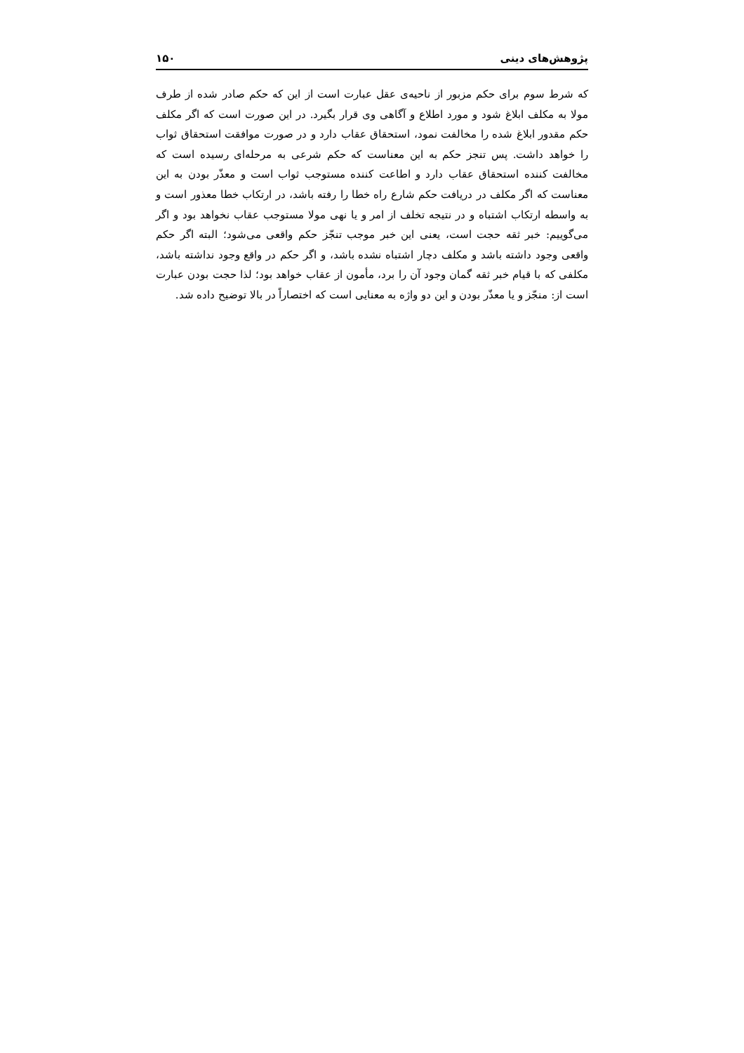پژوهش‌های دینی ۱۵۰
که شرط سوم برای حکم مزبور از ناحیه‌ی عقل عبارت است از این که حکم صادر شده از طرف مولا به مکلف ابلاغ شود و مورد اطلاع و آگاهی وی قرار بگیرد. در این صورت است که اگر مکلف حکم مقدور ابلاغ شده را مخالفت نمود، استحقاق عقاب دارد و در صورت موافقت استحقاق ثواب را خواهد داشت. پس تنجز حکم به این معناست که حکم شرعی به مرحله‌ای رسیده است که مخالفت کننده استحقاق عقاب دارد و اطاعت کننده مستوجب ثواب است و معذّر بودن به این معناست که اگر مکلف در دریافت حکم شارع راه خطا را رفته باشد، در ارتکاب خطا معذور است و به واسطه ارتکاب اشتباه و در نتیجه تخلف از امر و یا نهی مولا مستوجب عقاب نخواهد بود و اگر می‌گوییم: خبر ثقه حجت است، یعنی این خبر موجب تنجّز حکم واقعی می‌شود؛ البته اگر حکم واقعی وجود داشته باشد و مکلف دچار اشتباه نشده باشد، و اگر حکم در واقع وجود نداشته باشد، مکلفی که با قیام خبر ثقه گمان وجود آن را برد، مأمون از عقاب خواهد بود؛ لذا حجت بودن عبارت است از: منجّز و یا معذّر بودن و این دو واژه به معنایی است که اختصاراً در بالا توضیح داده شد.